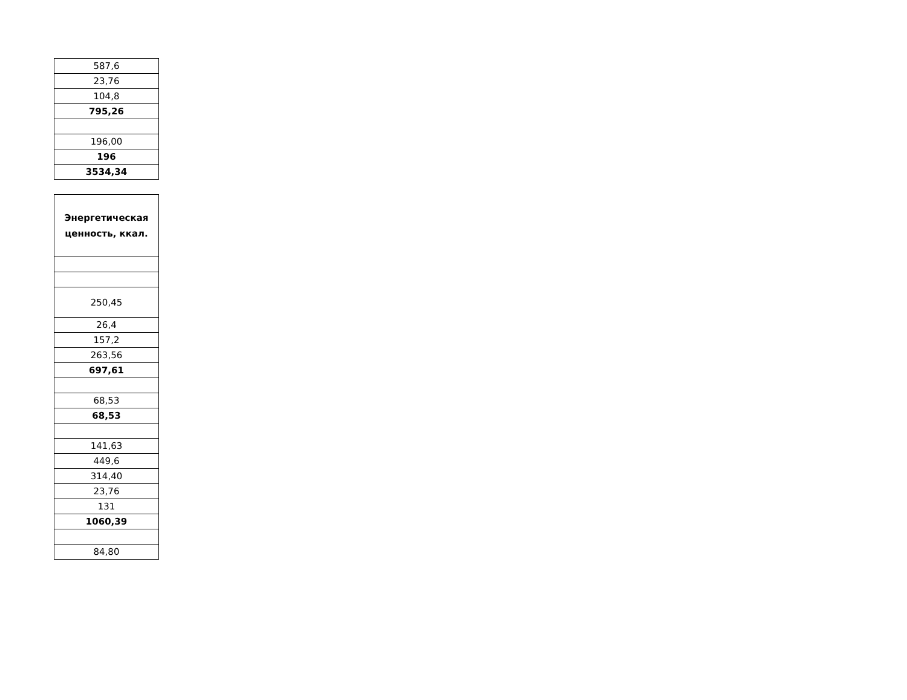| 587,6 |
| 23,76 |
| 104,8 |
| 795,26 |
| 196,00 |
| 196 |
| 3534,34 |
| Энергетическая ценность, ккал. |
| --- |
| 250,45 |
| 26,4 |
| 157,2 |
| 263,56 |
| 697,61 |
| 68,53 |
| 68,53 |
| 141,63 |
| 449,6 |
| 314,40 |
| 23,76 |
| 131 |
| 1060,39 |
| 84,80 |